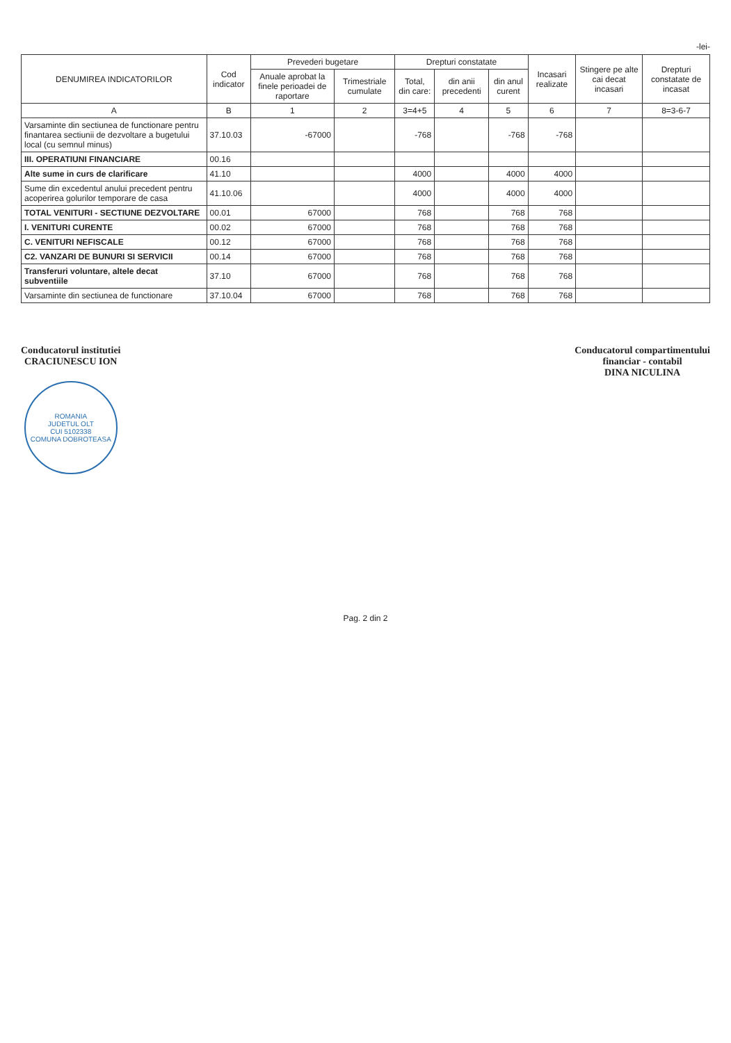-lei-
| DENUMIREA INDICATORILOR | Cod indicator | Prevederi bugetare | | Drepturi constatate | | | Incasari realizate | Stingere pe alte cai decat incasari | Drepturi constatate de incasat |
| --- | --- | --- | --- | --- | --- | --- | --- | --- | --- |
| | | Anuale aprobat la finele perioadei de raportare | Trimestriale cumulate | Total, din care: | din anii precedenti | din anul curent | | | |
| A | B | 1 | 2 | 3=4+5 | 4 | 5 | 6 | 7 | 8=3-6-7 |
| Varsaminte din sectiunea de functionare pentru finantarea sectiunii de dezvoltare a bugetului local (cu semnul minus) | 37.10.03 | -67000 | | -768 | | -768 | -768 | | |
| III. OPERATIUNI FINANCIARE | 00.16 | | | | | | | | |
| Alte sume in curs de clarificare | 41.10 | | | 4000 | | 4000 | 4000 | | |
| Sume din excedentul anului precedent pentru acoperirea golurilor temporare de casa | 41.10.06 | | | 4000 | | 4000 | 4000 | | |
| TOTAL VENITURI - SECTIUNE DEZVOLTARE | 00.01 | 67000 | | 768 | | 768 | 768 | | |
| I. VENITURI CURENTE | 00.02 | 67000 | | 768 | | 768 | 768 | | |
| C. VENITURI NEFISCALE | 00.12 | 67000 | | 768 | | 768 | 768 | | |
| C2. VANZARI DE BUNURI SI SERVICII | 00.14 | 67000 | | 768 | | 768 | 768 | | |
| Transferuri voluntare, altele decat subventiile | 37.10 | 67000 | | 768 | | 768 | 768 | | |
| Varsaminte din sectiunea de functionare | 37.10.04 | 67000 | | 768 | | 768 | 768 | | |
Conducatorul institutiei
CRACIUNESCU ION
ROMANIA
JUDETUL OLT
CUI 5102338
COMUNA DOBROTEASA
Conducatorul compartimentului
financiar - contabil
DINA NICULINA
Pag. 2 din 2